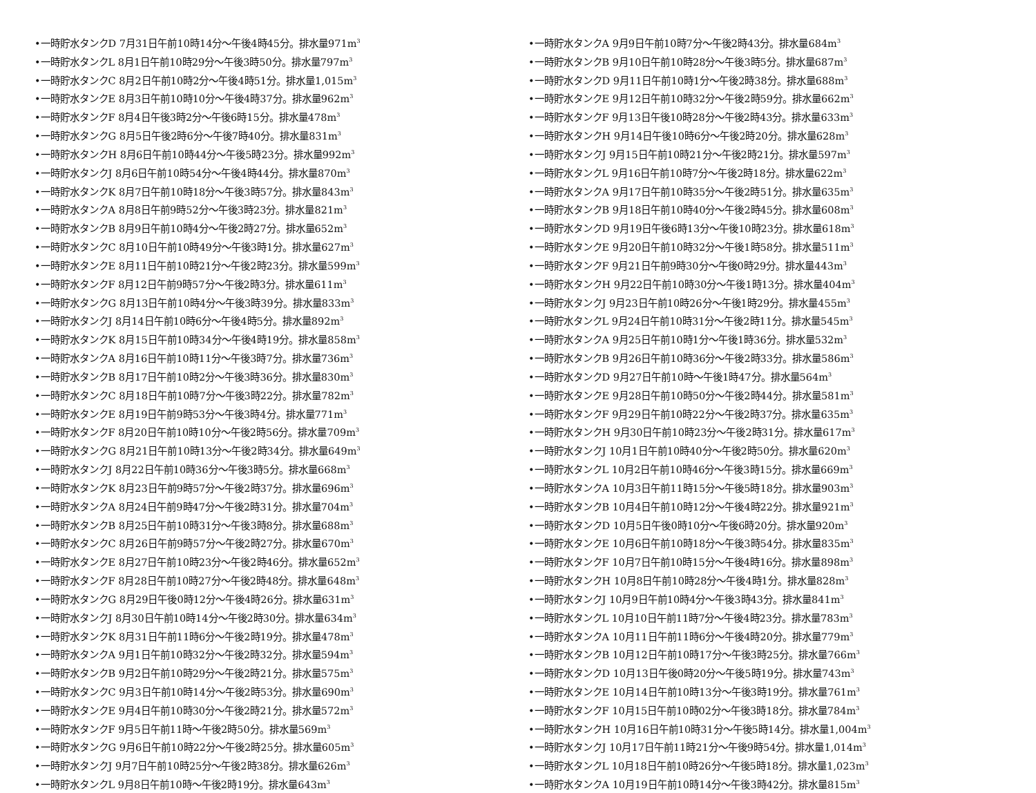•一時貯水タンクD 7月31日午前10時14分～午後4時45分。排水量971m<sup>3</sup>
•一時貯水タンクL 8月1日午前10時29分～午後3時50分。排水量797m<sup>3</sup>
•一時貯水タンクC 8月2日午前10時2分～午後4時51分。排水量1,015m<sup>3</sup>
•一時貯水タンクE 8月3日午前10時10分～午後4時37分。排水量962m<sup>3</sup>
•一時貯水タンクF 8月4日午後3時2分～午後6時15分。排水量478m<sup>3</sup>
•一時貯水タンクG 8月5日午後2時6分～午後7時40分。排水量831m<sup>3</sup>
•一時貯水タンクH 8月6日午前10時44分～午後5時23分。排水量992m<sup>3</sup>
•一時貯水タンクJ 8月6日午前10時54分～午後4時44分。排水量870m<sup>3</sup>
•一時貯水タンクK 8月7日午前10時18分～午後3時57分。排水量843m<sup>3</sup>
•一時貯水タンクA 8月8日午前9時52分～午後3時23分。排水量821m<sup>3</sup>
•一時貯水タンクB 8月9日午前10時4分～午後2時27分。排水量652m<sup>3</sup>
•一時貯水タンクC 8月10日午前10時49分～午後3時1分。排水量627m<sup>3</sup>
•一時貯水タンクE 8月11日午前10時21分～午後2時23分。排水量599m<sup>3</sup>
•一時貯水タンクF 8月12日午前9時57分～午後2時3分。排水量611m<sup>3</sup>
•一時貯水タンクG 8月13日午前10時4分～午後3時39分。排水量833m<sup>3</sup>
•一時貯水タンクJ 8月14日午前10時6分～午後4時5分。排水量892m<sup>3</sup>
•一時貯水タンクK 8月15日午前10時34分～午後4時19分。排水量858m<sup>3</sup>
•一時貯水タンクA 8月16日午前10時11分～午後3時7分。排水量736m<sup>3</sup>
•一時貯水タンクB 8月17日午前10時2分～午後3時36分。排水量830m<sup>3</sup>
•一時貯水タンクC 8月18日午前10時7分～午後3時22分。排水量782m<sup>3</sup>
•一時貯水タンクE 8月19日午前9時53分～午後3時4分。排水量771m<sup>3</sup>
•一時貯水タンクF 8月20日午前10時10分～午後2時56分。排水量709m<sup>3</sup>
•一時貯水タンクG 8月21日午前10時13分～午後2時34分。排水量649m<sup>3</sup>
•一時貯水タンクJ 8月22日午前10時36分～午後3時5分。排水量668m<sup>3</sup>
•一時貯水タンクK 8月23日午前9時57分～午後2時37分。排水量696m<sup>3</sup>
•一時貯水タンクA 8月24日午前9時47分～午後2時31分。排水量704m<sup>3</sup>
•一時貯水タンクB 8月25日午前10時31分～午後3時8分。排水量688m<sup>3</sup>
•一時貯水タンクC 8月26日午前9時57分～午後2時27分。排水量670m<sup>3</sup>
•一時貯水タンクE 8月27日午前10時23分～午後2時46分。排水量652m<sup>3</sup>
•一時貯水タンクF 8月28日午前10時27分～午後2時48分。排水量648m<sup>3</sup>
•一時貯水タンクG 8月29日午後0時12分～午後4時26分。排水量631m<sup>3</sup>
•一時貯水タンクJ 8月30日午前10時14分～午後2時30分。排水量634m<sup>3</sup>
•一時貯水タンクK 8月31日午前11時6分～午後2時19分。排水量478m<sup>3</sup>
•一時貯水タンクA 9月1日午前10時32分～午後2時32分。排水量594m<sup>3</sup>
•一時貯水タンクB 9月2日午前10時29分～午後2時21分。排水量575m<sup>3</sup>
•一時貯水タンクC 9月3日午前10時14分～午後2時53分。排水量690m<sup>3</sup>
•一時貯水タンクE 9月4日午前10時30分～午後2時21分。排水量572m<sup>3</sup>
•一時貯水タンクF 9月5日午前11時～午後2時50分。排水量569m<sup>3</sup>
•一時貯水タンクG 9月6日午前10時22分～午後2時25分。排水量605m<sup>3</sup>
•一時貯水タンクJ 9月7日午前10時25分～午後2時38分。排水量626m<sup>3</sup>
•一時貯水タンクL 9月8日午前10時～午後2時19分。排水量643m<sup>3</sup>
•一時貯水タンクA 9月9日午前10時7分～午後2時43分。排水量684m<sup>3</sup>
•一時貯水タンクB 9月10日午前10時28分～午後3時5分。排水量687m<sup>3</sup>
•一時貯水タンクD 9月11日午前10時1分～午後2時38分。排水量688m<sup>3</sup>
•一時貯水タンクE 9月12日午前10時32分～午後2時59分。排水量662m<sup>3</sup>
•一時貯水タンクF 9月13日午後10時28分～午後2時43分。排水量633m<sup>3</sup>
•一時貯水タンクH 9月14日午後10時6分～午後2時20分。排水量628m<sup>3</sup>
•一時貯水タンクJ 9月15日午前10時21分～午後2時21分。排水量597m<sup>3</sup>
•一時貯水タンクL 9月16日午前10時7分～午後2時18分。排水量622m<sup>3</sup>
•一時貯水タンクA 9月17日午前10時35分～午後2時51分。排水量635m<sup>3</sup>
•一時貯水タンクB 9月18日午前10時40分～午後2時45分。排水量608m<sup>3</sup>
•一時貯水タンクD 9月19日午後6時13分～午後10時23分。排水量618m<sup>3</sup>
•一時貯水タンクE 9月20日午前10時32分～午後1時58分。排水量511m<sup>3</sup>
•一時貯水タンクF 9月21日午前9時30分～午後0時29分。排水量443m<sup>3</sup>
•一時貯水タンクH 9月22日午前10時30分～午後1時13分。排水量404m<sup>3</sup>
•一時貯水タンクJ 9月23日午前10時26分～午後1時29分。排水量455m<sup>3</sup>
•一時貯水タンクL 9月24日午前10時31分～午後2時11分。排水量545m<sup>3</sup>
•一時貯水タンクA 9月25日午前10時1分～午後1時36分。排水量532m<sup>3</sup>
•一時貯水タンクB 9月26日午前10時36分～午後2時33分。排水量586m<sup>3</sup>
•一時貯水タンクD 9月27日午前10時～午後1時47分。排水量564m<sup>3</sup>
•一時貯水タンクE 9月28日午前10時50分～午後2時44分。排水量581m<sup>3</sup>
•一時貯水タンクF 9月29日午前10時22分～午後2時37分。排水量635m<sup>3</sup>
•一時貯水タンクH 9月30日午前10時23分～午後2時31分。排水量617m<sup>3</sup>
•一時貯水タンクJ 10月1日午前10時40分～午後2時50分。排水量620m<sup>3</sup>
•一時貯水タンクL 10月2日午前10時46分～午後3時15分。排水量669m<sup>3</sup>
•一時貯水タンクA 10月3日午前11時15分～午後5時18分。排水量903m<sup>3</sup>
•一時貯水タンクB 10月4日午前10時12分～午後4時22分。排水量921m<sup>3</sup>
•一時貯水タンクD 10月5日午後0時10分～午後6時20分。排水量920m<sup>3</sup>
•一時貯水タンクE 10月6日午前10時18分～午後3時54分。排水量835m<sup>3</sup>
•一時貯水タンクF 10月7日午前10時15分～午後4時16分。排水量898m<sup>3</sup>
•一時貯水タンクH 10月8日午前10時28分～午後4時1分。排水量828m<sup>3</sup>
•一時貯水タンクJ 10月9日午前10時4分～午後3時43分。排水量841m<sup>3</sup>
•一時貯水タンクL 10月10日午前11時7分～午後4時23分。排水量783m<sup>3</sup>
•一時貯水タンクA 10月11日午前11時6分～午後4時20分。排水量779m<sup>3</sup>
•一時貯水タンクB 10月12日午前10時17分～午後3時25分。排水量766m<sup>3</sup>
•一時貯水タンクD 10月13日午後0時20分～午後5時19分。排水量743m<sup>3</sup>
•一時貯水タンクE 10月14日午前10時13分～午後3時19分。排水量761m<sup>3</sup>
•一時貯水タンクF 10月15日午前10時02分～午後3時18分。排水量784m<sup>3</sup>
•一時貯水タンクH 10月16日午前10時31分～午後5時14分。排水量1,004m<sup>3</sup>
•一時貯水タンクJ 10月17日午前11時21分～午後9時54分。排水量1,014m<sup>3</sup>
•一時貯水タンクL 10月18日午前10時26分～午後5時18分。排水量1,023m<sup>3</sup>
•一時貯水タンクA 10月19日午前10時14分～午後3時42分。排水量815m<sup>3</sup>